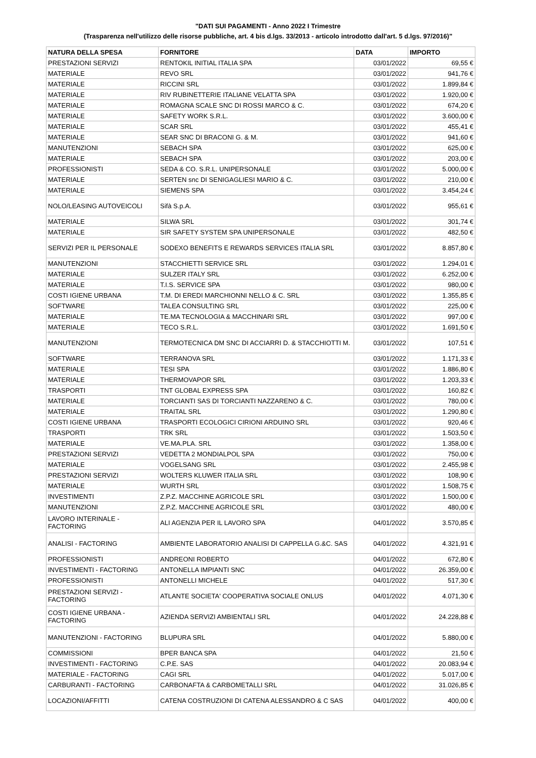"DATI SUI PAGAMENTI - Anno 2022 I Trimestre
(Trasparenza nell'utilizzo delle risorse pubbliche, art. 4 bis d.lgs. 33/2013 - articolo introdotto dall'art. 5 d.lgs. 97/2016)"
| NATURA DELLA SPESA | FORNITORE | DATA | IMPORTO |
| --- | --- | --- | --- |
| PRESTAZIONI SERVIZI | RENTOKIL INITIAL ITALIA SPA | 03/01/2022 | 69,55 € |
| MATERIALE | REVO SRL | 03/01/2022 | 941,76 € |
| MATERIALE | RICCINI SRL | 03/01/2022 | 1.899,84 € |
| MATERIALE | RIV RUBINETTERIE ITALIANE VELATTA SPA | 03/01/2022 | 1.920,00 € |
| MATERIALE | ROMAGNA SCALE SNC DI ROSSI MARCO & C. | 03/01/2022 | 674,20 € |
| MATERIALE | SAFETY WORK S.R.L. | 03/01/2022 | 3.600,00 € |
| MATERIALE | SCAR SRL | 03/01/2022 | 455,41 € |
| MATERIALE | SEAR SNC DI BRACONI G. & M. | 03/01/2022 | 941,60 € |
| MANUTENZIONI | SEBACH SPA | 03/01/2022 | 625,00 € |
| MATERIALE | SEBACH SPA | 03/01/2022 | 203,00 € |
| PROFESSIONISTI | SEDA & CO. S.R.L. UNIPERSONALE | 03/01/2022 | 5.000,00 € |
| MATERIALE | SERTEN snc DI SENIGAGLIESI MARIO & C. | 03/01/2022 | 210,00 € |
| MATERIALE | SIEMENS SPA | 03/01/2022 | 3.454,24 € |
| NOLO/LEASING AUTOVEICOLI | Sifà S.p.A. | 03/01/2022 | 955,61 € |
| MATERIALE | SILWA SRL | 03/01/2022 | 301,74 € |
| MATERIALE | SIR SAFETY SYSTEM SPA UNIPERSONALE | 03/01/2022 | 482,50 € |
| SERVIZI PER IL PERSONALE | SODEXO BENEFITS E REWARDS SERVICES ITALIA SRL | 03/01/2022 | 8.857,80 € |
| MANUTENZIONI | STACCHIETTI SERVICE SRL | 03/01/2022 | 1.294,01 € |
| MATERIALE | SULZER ITALY SRL | 03/01/2022 | 6.252,00 € |
| MATERIALE | T.I.S. SERVICE SPA | 03/01/2022 | 980,00 € |
| COSTI IGIENE URBANA | T.M. DI EREDI MARCHIONNI NELLO & C. SRL | 03/01/2022 | 1.355,85 € |
| SOFTWARE | TALEA CONSULTING SRL | 03/01/2022 | 225,00 € |
| MATERIALE | TE.MA TECNOLOGIA & MACCHINARI SRL | 03/01/2022 | 997,00 € |
| MATERIALE | TECO S.R.L. | 03/01/2022 | 1.691,50 € |
| MANUTENZIONI | TERMOTECNICA DM SNC DI ACCIARRI D. & STACCHIOTTI M. | 03/01/2022 | 107,51 € |
| SOFTWARE | TERRANOVA SRL | 03/01/2022 | 1.171,33 € |
| MATERIALE | TESI SPA | 03/01/2022 | 1.886,80 € |
| MATERIALE | THERMOVAPOR SRL | 03/01/2022 | 1.203,33 € |
| TRASPORTI | TNT GLOBAL EXPRESS SPA | 03/01/2022 | 160,82 € |
| MATERIALE | TORCIANTI SAS DI TORCIANTI NAZZARENO & C. | 03/01/2022 | 780,00 € |
| MATERIALE | TRAITAL SRL | 03/01/2022 | 1.290,80 € |
| COSTI IGIENE URBANA | TRASPORTI ECOLOGICI CIRIONI ARDUINO SRL | 03/01/2022 | 920,46 € |
| TRASPORTI | TRK SRL | 03/01/2022 | 1.503,50 € |
| MATERIALE | VE.MA.PLA. SRL | 03/01/2022 | 1.358,00 € |
| PRESTAZIONI SERVIZI | VEDETTA 2 MONDIALPOL SPA | 03/01/2022 | 750,00 € |
| MATERIALE | VOGELSANG SRL | 03/01/2022 | 2.455,98 € |
| PRESTAZIONI SERVIZI | WOLTERS KLUWER ITALIA SRL | 03/01/2022 | 108,90 € |
| MATERIALE | WURTH SRL | 03/01/2022 | 1.508,75 € |
| INVESTIMENTI | Z.P.Z. MACCHINE AGRICOLE SRL | 03/01/2022 | 1.500,00 € |
| MANUTENZIONI | Z.P.Z. MACCHINE AGRICOLE SRL | 03/01/2022 | 480,00 € |
| LAVORO INTERINALE - FACTORING | ALI AGENZIA PER IL LAVORO SPA | 04/01/2022 | 3.570,85 € |
| ANALISI - FACTORING | AMBIENTE LABORATORIO ANALISI DI CAPPELLA G.&C. SAS | 04/01/2022 | 4.321,91 € |
| PROFESSIONISTI | ANDREONI ROBERTO | 04/01/2022 | 672,80 € |
| INVESTIMENTI - FACTORING | ANTONELLA IMPIANTI SNC | 04/01/2022 | 26.359,00 € |
| PROFESSIONISTI | ANTONELLI MICHELE | 04/01/2022 | 517,30 € |
| PRESTAZIONI SERVIZI - FACTORING | ATLANTE SOCIETA' COOPERATIVA SOCIALE ONLUS | 04/01/2022 | 4.071,30 € |
| COSTI IGIENE URBANA - FACTORING | AZIENDA SERVIZI AMBIENTALI SRL | 04/01/2022 | 24.228,88 € |
| MANUTENZIONI - FACTORING | BLUPURA SRL | 04/01/2022 | 5.880,00 € |
| COMMISSIONI | BPER BANCA SPA | 04/01/2022 | 21,50 € |
| INVESTIMENTI - FACTORING | C.P.E. SAS | 04/01/2022 | 20.083,94 € |
| MATERIALE - FACTORING | CAGI SRL | 04/01/2022 | 5.017,00 € |
| CARBURANTI - FACTORING | CARBONAFTA & CARBOMETALLI SRL | 04/01/2022 | 31.026,85 € |
| LOCAZIONI/AFFITTI | CATENA COSTRUZIONI DI CATENA ALESSANDRO & C SAS | 04/01/2022 | 400,00 € |